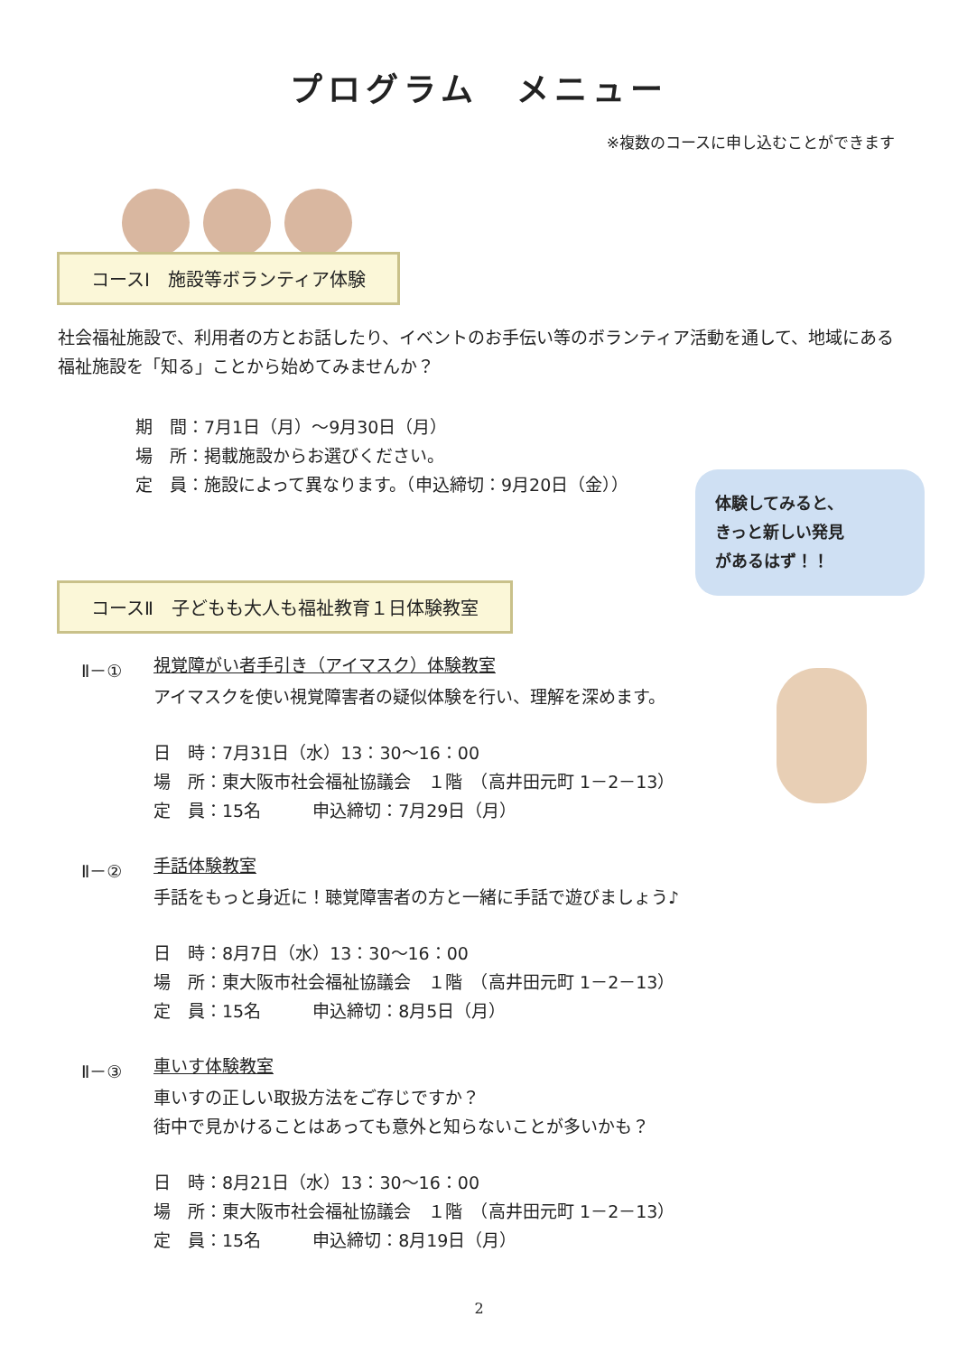プログラム　メニュー
※複数のコースに申し込むことができます
コースⅠ　施設等ボランティア体験
社会福祉施設で、利用者の方とお話したり、イベントのお手伝い等のボランティア活動を通して、地域にある福祉施設を「知る」ことから始めてみませんか？
期　間：7月1日（月）～9月30日（月）
場　所：掲載施設からお選びください。
定　員：施設によって異なります。（申込締切：9月20日（金））
体験してみると、
きっと新しい発見
があるはず！！
コースⅡ　子どもも大人も福祉教育１日体験教室
Ⅱ－① 視覚障がい者手引き（アイマスク）体験教室
アイマスクを使い視覚障害者の疑似体験を行い、理解を深めます。
日　時：7月31日（水）13：30～16：00
場　所：東大阪市社会福祉協議会　１階　（高井田元町 1－2－13）
定　員：15名　　　申込締切：7月29日（月）
Ⅱ－② 手話体験教室
手話をもっと身近に！聴覚障害者の方と一緒に手話で遊びましょう♪
日　時：8月7日（水）13：30～16：00
場　所：東大阪市社会福祉協議会　１階　（高井田元町 1－2－13）
定　員：15名　　　申込締切：8月5日（月）
Ⅱ－③ 車いす体験教室
車いすの正しい取扱方法をご存じですか？
街中で見かけることはあっても意外と知らないことが多いかも？
日　時：8月21日（水）13：30～16：00
場　所：東大阪市社会福祉協議会　１階　（高井田元町 1－2－13）
定　員：15名　　　申込締切：8月19日（月）
2